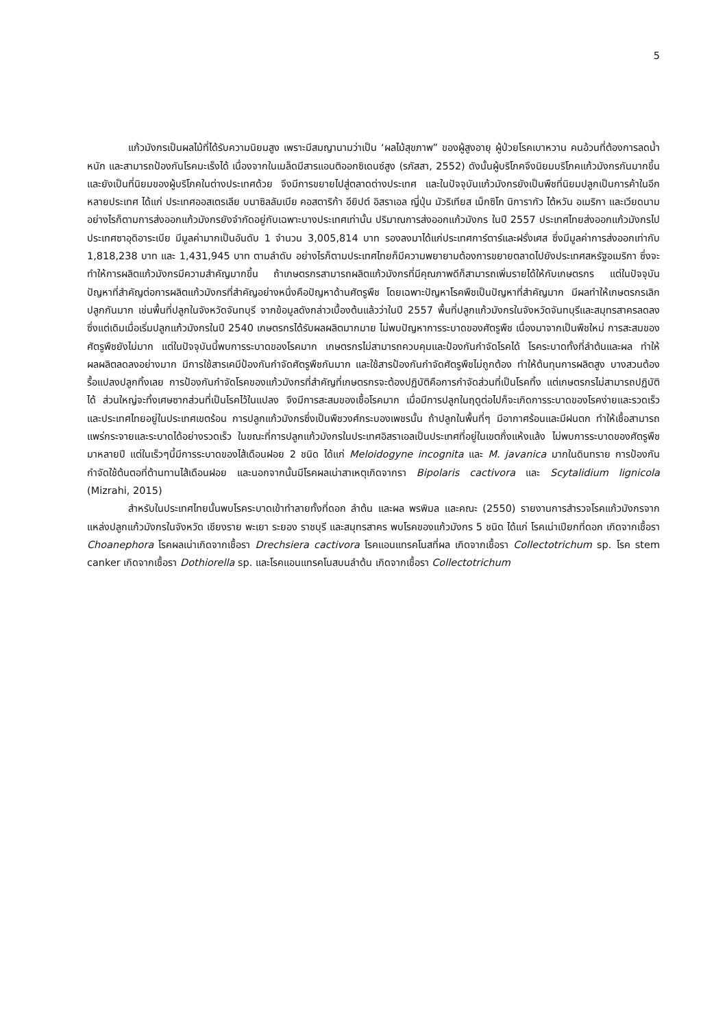5
แก้วมังกรเป็นผลไม้ที่ได้รับความนิยมสูง เพราะมีสมญานามว่าเป็น ‘ผลไม้สุขภาพ” ของผู้สูงอายุ ผู้ป่วยโรคเบาหวาน คนอ้วนที่ต้องการลดน้ำหนัก และสามารถป้องกันโรคมะเร็งได้ เนื่องจากในเมล็ดมีสารแอนติออกซิเดนซ์สูง (รภัสสา, 2552) ดังนั้นผู้บริโภคจึงนิยมบริโภคแก้วมังกรกันมากขึ้นและยังเป็นที่นิยมของผู้บริโภคในต่างประเทศด้วย จึงมีการขยายไปสู่ตลาดต่างประเทศ และในปัจจุบันแก้วมังกรยังเป็นพืชที่นิยมปลูกเป็นการค้าในอีกหลายประเทศ ได้แก่ ประเทศออสเตรเลีย บนาซิลลัมเบีย คอสตาริก้า อียิปต์ อิสราเอล ญี่ปุ่น มัวริเทียส เม็กซิโก นิการากัว ไต้หวัน อเมริกา และเวียดนาม อย่างไรก็ตามการส่งออกแก้วมังกรยังจำกัดอยู่กับเฉพาะบางประเทศเท่านั้น ปริมาณการส่งออกแก้วมังกร ในปี 2557 ประเทศไทยส่งออกแก้วมังกรไปประเทศซาอุดิอาระเบีย มีมูลค่ามากเป็นอันดับ 1 จำนวน 3,005,814 บาท รองลงมาได้แก่ประเทศการ์ตาร์และฝรั่งเศส ซึ่งมีมูลค่าการส่งออกเท่ากับ 1,818,238 บาท และ 1,431,945 บาท ตามลำดับ อย่างไรก็ตามประเทศไทยก็มีความพยายามต้องการขยายตลาดไปยังประเทศสหรัฐอเมริกา ซึ่งจะทำให้การผลิตแก้วมังกรมีความสำคัญมากขึ้น ถ้าเกษตรกรสามารถผลิตแก้วมังกรที่มีคุณภาพดีก็สามารถเพิ่มรายได้ให้กับเกษตรกร แต่ในปัจจุบันปัญหาที่สำคัญต่อการผลิตแก้วมังกรที่สำคัญอย่างหนึ่งคือปัญหาด้านศัตรูพืช โดยเฉพาะปัญหาโรคพืชเป็นปัญหาที่สำคัญมาก มีผลทำให้เกษตรกรเลิกปลูกกันมาก เช่นพื้นที่ปลูกในจังหวัดจันทบุรี จากข้อมูลดังกล่าวเบื้องต้นแล้วว่าในปี 2557 พื้นที่ปลูกแก้วมังกรในจังหวัดจันทบุรีและสมุทรสาครลดลง ซึ่งแต่เดิมเมื่อเริ่มปลูกแก้วมังกรในปี 2540 เกษตรกรได้รับผลผลิตมากมาย ไม่พบปัญหาการระบาดของศัตรูพืช เนื่องมาจากเป็นพืชใหม่ การสะสมของศัตรูพืชยังไม่มาก แต่ในปัจจุบันนี้พบการระบาดของโรคมาก เกษตรกรไม่สามารถควบคุมและป้องกันกำจัดโรคได้ โรคระบาดทั้งที่ลำต้นและผล ทำให้ผลผลิตลดลงอย่างมาก มีการใช้สารเคมีป้องกันกำจัดศัตรูพืชกันมาก และใช้สารป้องกันกำจัดศัตรูพืชไม่ถูกต้อง ทำให้ต้นทุนการผลิตสูง บางสวนต้องรื้อแปลงปลูกทิ้งเลย การป้องกันกำจัดโรคของแก้วมังกรที่สำคัญที่เกษตรกรจะต้องปฏิบัติคือการกำจัดส่วนที่เป็นโรคทิ้ง แต่เกษตรกรไม่สามารถปฏิบัติได้ ส่วนใหญ่จะทิ้งเศษซากส่วนที่เป็นโรคไว้ในแปลง จึงมีการสะสมของเชื้อโรคมาก เมื่อมีการปลูกในฤดูต่อไปก็จะเกิดการระบาดของโรคง่ายและรวดเร็ว และประเทศไทยอยู่ในประเทศเขตร้อน การปลูกแก้วมังกรซึ่งเป็นพืชวงศ์กระบองเพชรนั้น ถ้าปลูกในพื้นที่ๆ มีอากาศร้อนและมีฝนตก ทำให้เชื้อสามารถแพร่กระจายและระบาดได้อย่างรวดเร็ว ในขณะที่การปลูกแก้วมังกรในประเทศอิสราเอลเป็นประเทศที่อยู่ในเขตกึ่งแห้งแล้ง ไม่พบการระบาดของศัตรูพืชมาหลายปี แต่ในเร็วๆนี้มีการระบาดของไส้เดือนฝอย 2 ชนิด ได้แก่ Meloidogyne incognita และ M. javanica มากในดินทราย การป้องกันกำจัดใช้ต้นตอที่ต้านทานไส้เดือนฝอย และนอกจากนั้นมีโรคผลเน่าสาเหตุเกิดจากรา Bipolaris cactivora และ Scytalidium lignicola (Mizrahi, 2015)
สำหรับในประเทศไทยนั้นพบโรคระบาดเข้าทำลายทั้งที่ดอก ลำต้น และผล พรพิมล และคณะ (2550) รายงานการสำรวจโรคแก้วมังกรจากแหล่งปลูกแก้วมังกรในจังหวัด เชียงราย พะเยา ระยอง ราชบุรี และสมุทรสาคร พบโรคของแก้วมังกร 5 ชนิด ได้แก่ โรคเน่าเปียกที่ดอก เกิดจากเชื้อรา Choanephora โรคผลเน่าเกิดจากเชื้อรา Drechsiera cactivora โรคแอนแทรคโนสที่ผล เกิดจากเชื้อรา Collectotrichum sp. โรค stem canker เกิดจากเชื้อรา Dothiorella sp. และโรคแอนแทรคโนสบนลำต้น เกิดจากเชื้อรา Collectotrichum